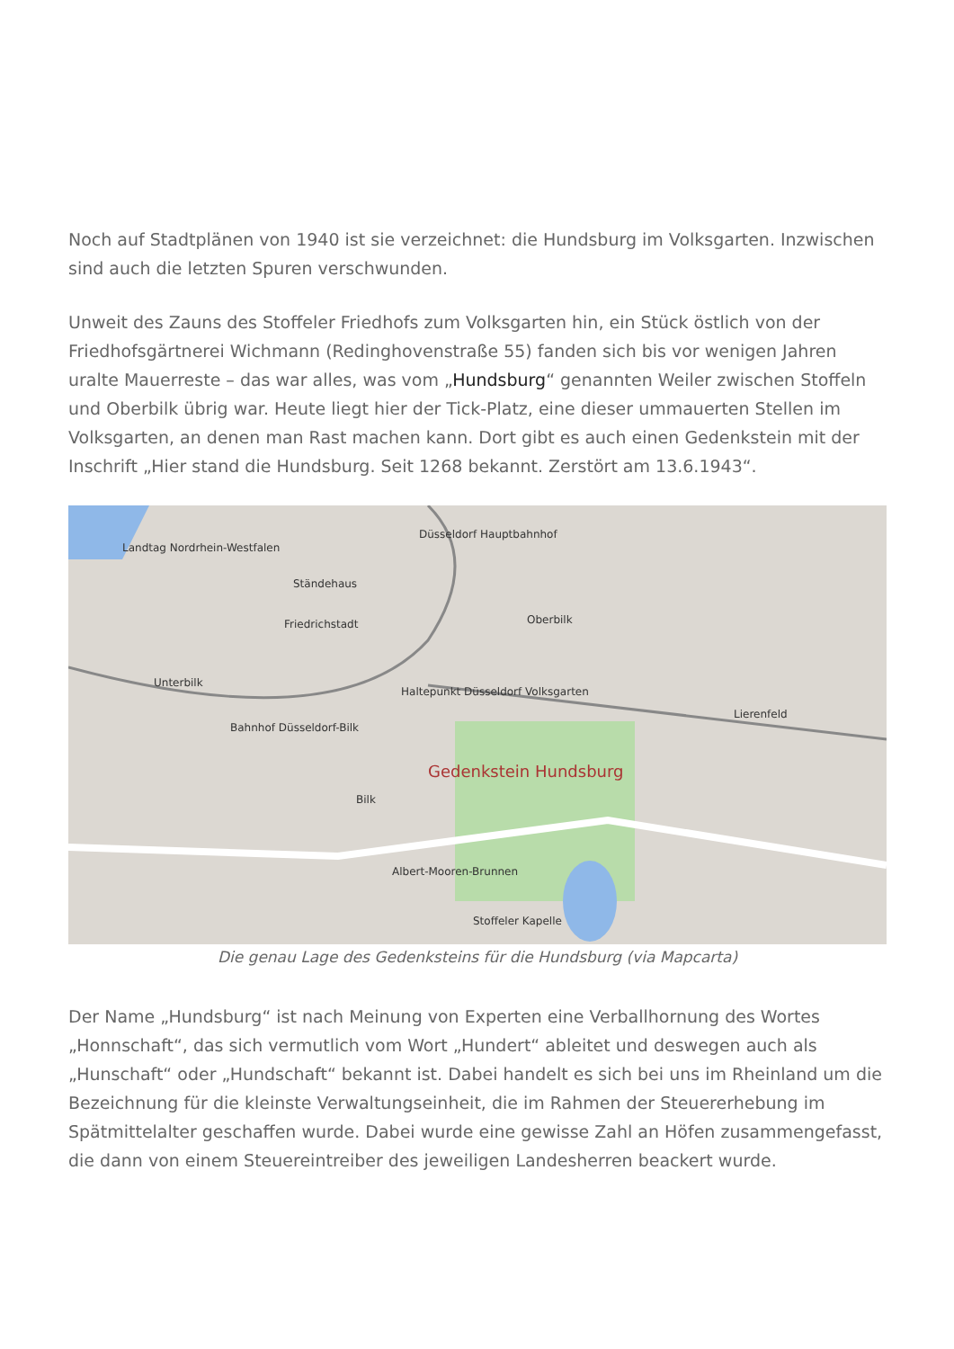Noch auf Stadtplänen von 1940 ist sie verzeichnet: die Hundsburg im Volksgarten. Inzwischen sind auch die letzten Spuren verschwunden.
Unweit des Zauns des Stoffeler Friedhofs zum Volksgarten hin, ein Stück östlich von der Friedhofsgärtnerei Wichmann (Redinghovenstraße 55) fanden sich bis vor wenigen Jahren uralte Mauerreste – das war alles, was vom „Hundsburg“ genannten Weiler zwischen Stoffeln und Oberbilk übrig war. Heute liegt hier der Tick-Platz, eine dieser ummauerten Stellen im Volksgarten, an denen man Rast machen kann. Dort gibt es auch einen Gedenkstein mit der Inschrift „Hier stand die Hundsburg. Seit 1268 bekannt. Zerstört am 13.6.1943“.
Landtag Nordrhein-Westfalen
Ständehaus
Düsseldorf Hauptbahnhof
Friedrichstadt Oberbilk
Unterbilk
Haltepunkt Düsseldorf Volksgarten
Bahnhof Düsseldorf-Bilk
Gedenkstein Hundsburg
Bilk
Lierenfeld
Albert-Mooren-Brunnen
Stoffeler Kapelle
Die genau Lage des Gedenksteins für die Hundsburg (via Mapcarta)
Der Name „Hundsburg“ ist nach Meinung von Experten eine Verballhornung des Wortes „Honnschaft“, das sich vermutlich vom Wort „Hundert“ ableitet und deswegen auch als „Hunschaft“ oder „Hundschaft“ bekannt ist. Dabei handelt es sich bei uns im Rheinland um die Bezeichnung für die kleinste Verwaltungseinheit, die im Rahmen der Steuererhebung im Spätmittelalter geschaffen wurde. Dabei wurde eine gewisse Zahl an Höfen zusammengefasst, die dann von einem Steuereintreiber des jeweiligen Landesherren beackert wurde.